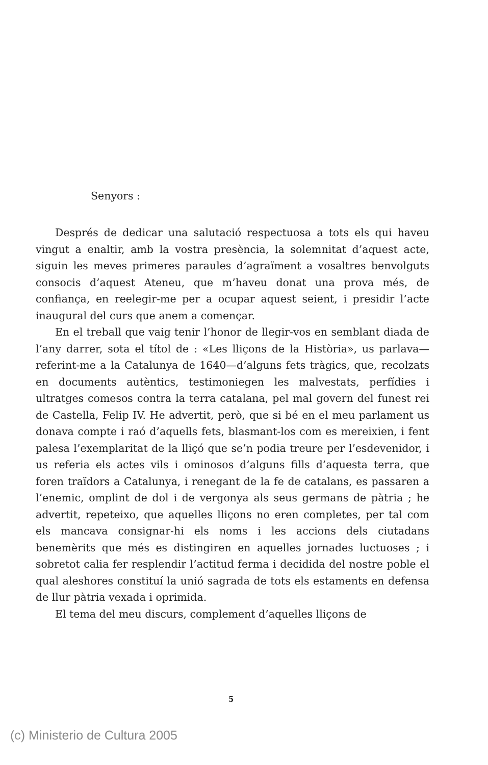Senyors :
Després de dedicar una salutació respectuosa a tots els qui haveu vingut a enaltir, amb la vostra presència, la solemnitat d’aquest acte, siguin les meves primeres paraules d’agraïment a vosaltres benvolguts consocis d’aquest Ateneu, que m’haveu donat una prova més, de confiança, en reelegir-me per a ocupar aquest seient, i presidir l’acte inaugural del curs que anem a començar.
En el treball que vaig tenir l’honor de llegir-vos en semblant diada de l’any darrer, sota el títol de : «Les lliçons de la Història», us parlava—referint-me a la Catalunya de 1640—d’alguns fets tràgics, que, recolzats en documents autèntics, testimoniegen les malvestats, perfídies i ultratges comesos contra la terra catalana, pel mal govern del funest rei de Castella, Felip IV. He advertit, però, que si bé en el meu parlament us donava compte i raó d’aquells fets, blasmant-los com es mereixien, i fent palesa l’exemplaritat de la lliçó que se’n podia treure per l’esdevenidor, i us referia els actes vils i ominosos d’alguns fills d’aquesta terra, que foren traïdors a Catalunya, i renegant de la fe de catalans, es passaren a l’enemic, omplint de dol i de vergonya als seus germans de pàtria ; he advertit, repeteixo, que aquelles lliçons no eren completes, per tal com els mancava consignar-hi els noms i les accions dels ciutadans benemèrits que més es distingiren en aquelles jornades luctuoses ; i sobretot calia fer resplendir l’actitud ferma i decidida del nostre poble el qual aleshores constituí la unió sagrada de tots els estaments en defensa de llur pàtria vexada i oprimida.
El tema del meu discurs, complement d’aquelles lliçons de
5
(c) Ministerio de Cultura 2005